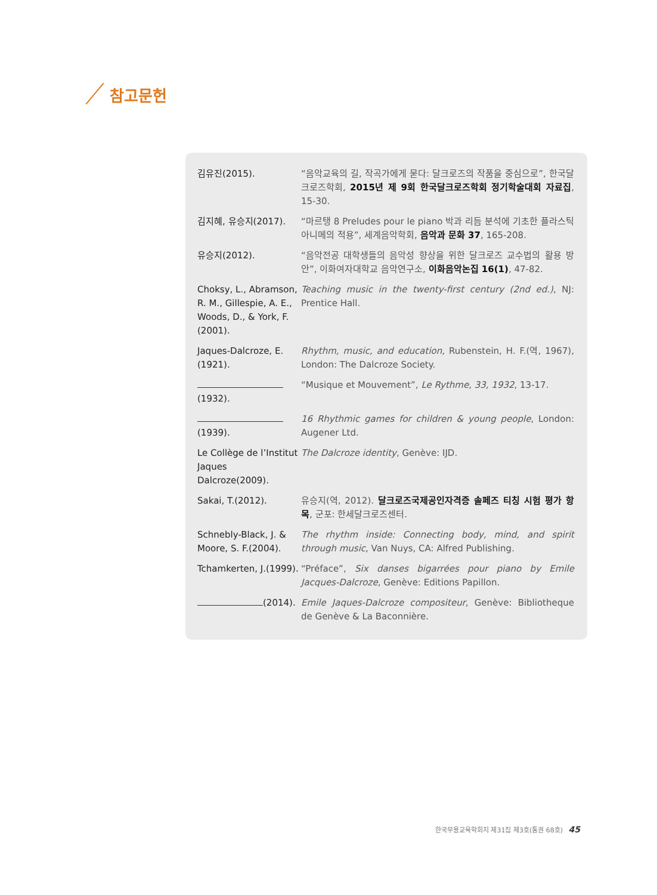참고문헌
김유진(2015). “음악교육의 길, 작곡가에게 묻다: 달크로즈의 작품을 중심으로”, 한국달크로즈학회, 2015년 제 9회 한국달크로즈학회 정기학술대회 자료집, 15-30.
김지혜, 유승지(2017). “마르탱 8 Preludes pour le piano 박과 리듬 분석에 기초한 플라스틱 아니메의 적용”, 세계음악학회, 음악과 문화 37, 165-208.
유승지(2012). “음악전공 대학생들의 음악성 향상을 위한 달크로즈 교수법의 활용 방안”, 이화여자대학교 음악연구소, 이화음악논집 16(1), 47-82.
Choksy, L., Abramson, R. M., Gillespie, A. E., Woods, D., & York, F. (2001).
Teaching music in the twenty-first century (2nd ed.), NJ: Prentice Hall.
Jaques-Dalcroze, E. (1921).
Rhythm, music, and education, Rubenstein, H. F.(역, 1967), London: The Dalcroze Society.
(1932). “Musique et Mouvement”, Le Rythme, 33, 1932, 13-17.
(1939). 16 Rhythmic games for children & young people, London: Augener Ltd.
Le Collège de l’Institut Jaques Dalcroze(2009).
The Dalcroze identity, Genève: IJD.
Sakai, T.(2012). 유승지(역, 2012). 달크로즈국제공인자격증 솔페즈 티칭 시험 평가 항목, 군포: 한세달크로즈센터.
Schnebly-Black, J. & Moore, S. F.(2004).
The rhythm inside: Connecting body, mind, and spirit through music, Van Nuys, CA: Alfred Publishing.
Tchamkerten, J.(1999).
“Préface”, Six danses bigarrées pour piano by Emile Jacques-Dalcroze, Genève: Editions Papillon.
(2014). Emile Jaques-Dalcroze compositeur, Genève: Bibliotheque de Genève & La Baconnière.
한국무용교육학회지 제31집 제3호(통권 68호) 45